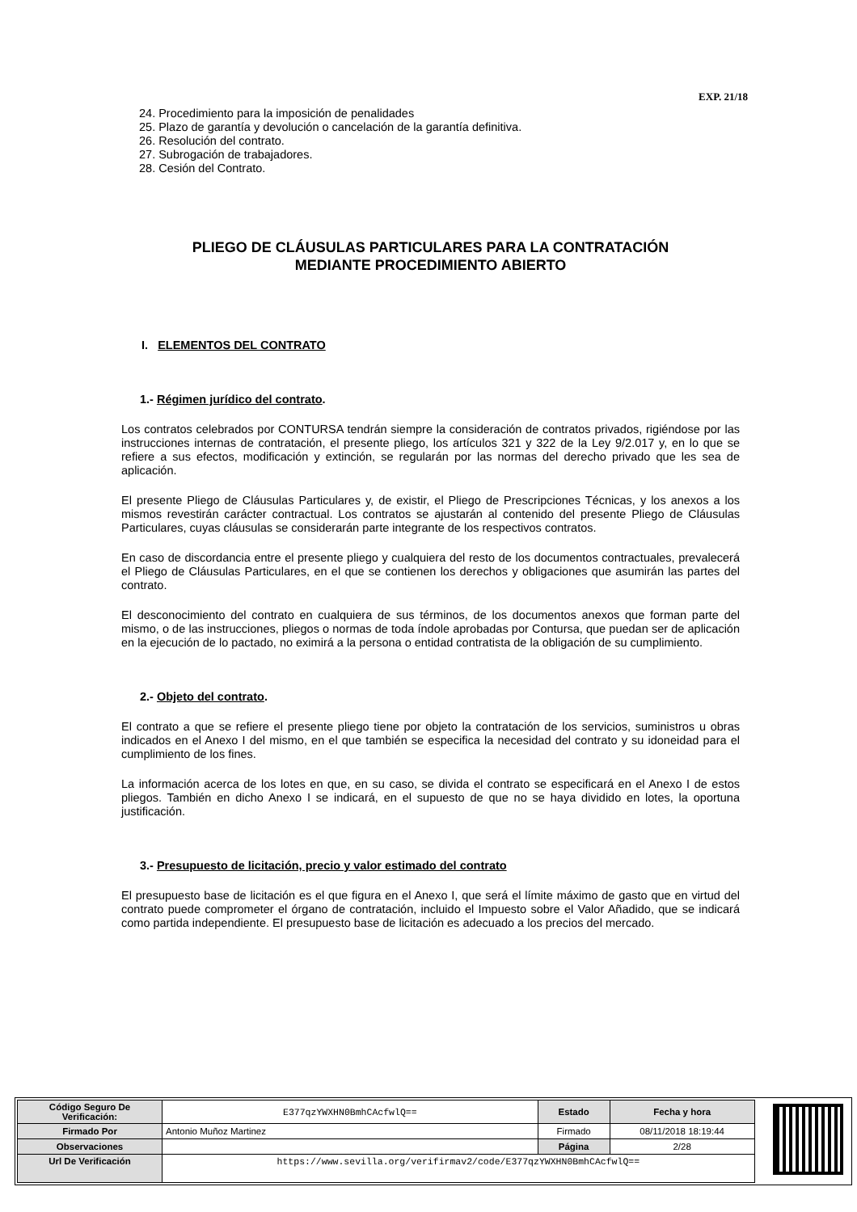EXP. 21/18
24. Procedimiento para la imposición de penalidades
25. Plazo de garantía y devolución o cancelación de la garantía definitiva.
26. Resolución del contrato.
27. Subrogación de trabajadores.
28. Cesión del Contrato.
PLIEGO DE CLÁUSULAS PARTICULARES PARA LA CONTRATACIÓN
MEDIANTE PROCEDIMIENTO ABIERTO
I. ELEMENTOS DEL CONTRATO
1.- Régimen jurídico del contrato.
Los contratos celebrados por CONTURSA tendrán siempre la consideración de contratos privados, rigiéndose por las instrucciones internas de contratación, el presente pliego, los artículos 321 y 322 de la Ley 9/2.017 y, en lo que se refiere a sus efectos, modificación y extinción, se regularán por las normas del derecho privado que les sea de aplicación.
El presente Pliego de Cláusulas Particulares y, de existir, el Pliego de Prescripciones Técnicas, y los anexos a los mismos revestirán carácter contractual. Los contratos se ajustarán al contenido del presente Pliego de Cláusulas Particulares, cuyas cláusulas se considerarán parte integrante de los respectivos contratos.
En caso de discordancia entre el presente pliego y cualquiera del resto de los documentos contractuales, prevalecerá el Pliego de Cláusulas Particulares, en el que se contienen los derechos y obligaciones que asumirán las partes del contrato.
El desconocimiento del contrato en cualquiera de sus términos, de los documentos anexos que forman parte del mismo, o de las instrucciones, pliegos o normas de toda índole aprobadas por Contursa, que puedan ser de aplicación en la ejecución de lo pactado, no eximirá a la persona o entidad contratista de la obligación de su cumplimiento.
2.- Objeto del contrato.
El contrato a que se refiere el presente pliego tiene por objeto la contratación de los servicios, suministros u obras indicados en el Anexo I del mismo, en el que también se especifica la necesidad del contrato y su idoneidad para el cumplimiento de los fines.
La información acerca de los lotes en que, en su caso, se divida el contrato se especificará en el Anexo I de estos pliegos. También en dicho Anexo I se indicará, en el supuesto de que no se haya dividido en lotes, la oportuna justificación.
3.- Presupuesto de licitación, precio y valor estimado del contrato
El presupuesto base de licitación es el que figura en el Anexo I, que será el límite máximo de gasto que en virtud del contrato puede comprometer el órgano de contratación, incluido el Impuesto sobre el Valor Añadido, que se indicará como partida independiente. El presupuesto base de licitación es adecuado a los precios del mercado.
| Código Seguro De Verificación: | E377qzYWXHN0BmhCAcfwlQ== | Estado | Fecha y hora |
| Firmado Por | Antonio Muñoz Martinez | Firmado | 08/11/2018 18:19:44 |
| Observaciones | | Página | 2/28 |
| Url De Verificación | https://www.sevilla.org/verifirmav2/code/E377qzYWXHN0BmhCAcfwlQ== | | |